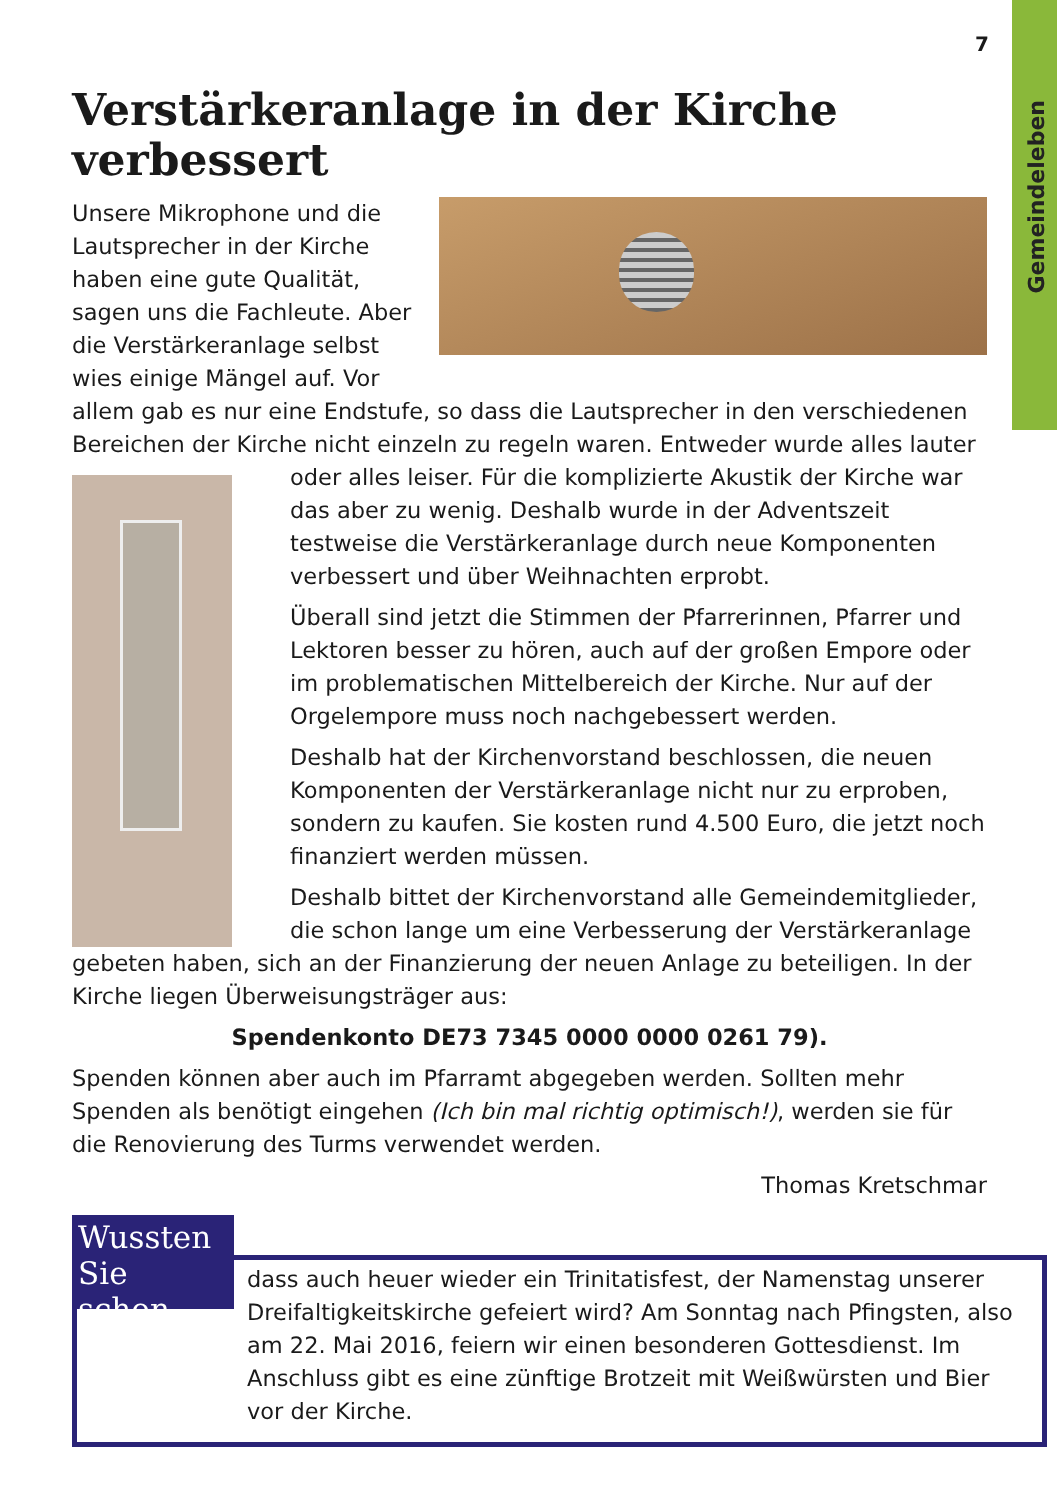Gemeindeleben
7
Verstärkeranlage in der Kirche verbessert
Unsere Mikrophone und die Lautsprecher in der Kirche haben eine gute Qualität, sagen uns die Fachleute. Aber die Verstärkeranlage selbst wies einige Mängel auf. Vor allem gab es nur eine Endstufe, so dass die Lautsprecher in den verschiedenen Bereichen der Kirche nicht einzeln zu regeln waren. Entweder wurde alles lauter
oder alles leiser. Für die komplizierte Akustik der Kirche war das aber zu wenig. Deshalb wurde in der Adventszeit testweise die Verstärkeranlage durch neue Komponenten verbessert und über Weihnachten erprobt.
Überall sind jetzt die Stimmen der Pfarrerinnen, Pfarrer und Lektoren besser zu hören, auch auf der großen Empore oder im problematischen Mittelbereich der Kirche. Nur auf der Orgelempore muss noch nachgebessert werden.
Deshalb hat der Kirchenvorstand beschlossen, die neuen Komponenten der Verstärkeranlage nicht nur zu erproben, sondern zu kaufen. Sie kosten rund 4.500 Euro, die jetzt noch finanziert werden müssen.
Deshalb bittet der Kirchenvorstand alle Gemeindemitglieder, die schon lange um eine Verbesserung der Verstärkeranlage gebeten haben, sich an der Finanzierung der neuen Anlage zu beteiligen. In der Kirche liegen Überweisungsträger aus:
Spendenkonto DE73 7345 0000 0000 0261 79).
Spenden können aber auch im Pfarramt abgegeben werden. Sollten mehr Spenden als benötigt eingehen (Ich bin mal richtig optimisch!), werden sie für die Renovierung des Turms verwendet werden.
Thomas Kretschmar
Wussten Sie schon,
dass auch heuer wieder ein Trinitatisfest, der Namenstag unserer Dreifaltigkeitskirche gefeiert wird? Am Sonntag nach Pfingsten, also am 22. Mai 2016, feiern wir einen besonderen Gottesdienst. Im Anschluss gibt es eine zünftige Brotzeit mit Weißwürsten und Bier vor der Kirche.